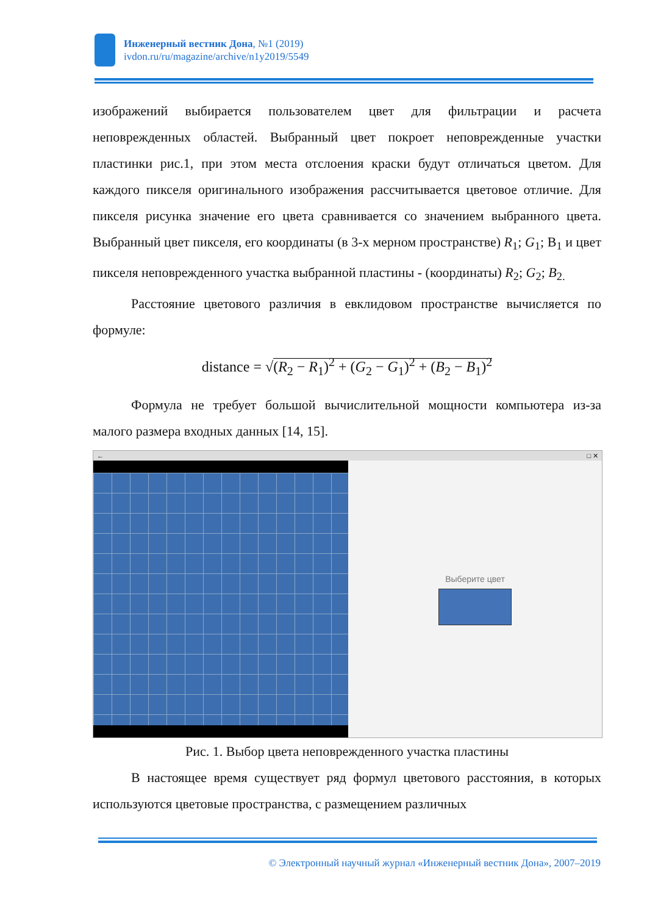Инженерный вестник Дона, №1 (2019)
ivdon.ru/ru/magazine/archive/n1y2019/5549
изображений выбирается пользователем цвет для фильтрации и расчета неповрежденных областей. Выбранный цвет покроет неповрежденные участки пластинки рис.1, при этом места отслоения краски будут отличаться цветом. Для каждого пикселя оригинального изображения рассчитывается цветовое отличие. Для пикселя рисунка значение его цвета сравнивается со значением выбранного цвета. Выбранный цвет пикселя, его координаты (в 3-х мерном пространстве) R<sub>1</sub>; G<sub>1</sub>; B<sub>1</sub> и цвет пикселя неповрежденного участка выбранной пластины - (координаты) R<sub>2</sub>; G<sub>2</sub>; B<sub>2.</sub>
Расстояние цветового различия в евклидовом пространстве вычисляется по формуле:
distance = √(R<sub>2</sub> − R<sub>1</sub>)<sup>2</sup> + (G<sub>2</sub> − G<sub>1</sub>)<sup>2</sup> + (B<sub>2</sub> − B<sub>1</sub>)<sup>2</sup>
Формула не требует большой вычислительной мощности компьютера из-за малого размера входных данных [14, 15].
← □ ✕
Выберите цвет
Рис. 1. Выбор цвета неповрежденного участка пластины
В настоящее время существует ряд формул цветового расстояния, в которых используются цветовые пространства, с размещением различных
© Электронный научный журнал «Инженерный вестник Дона», 2007–2019